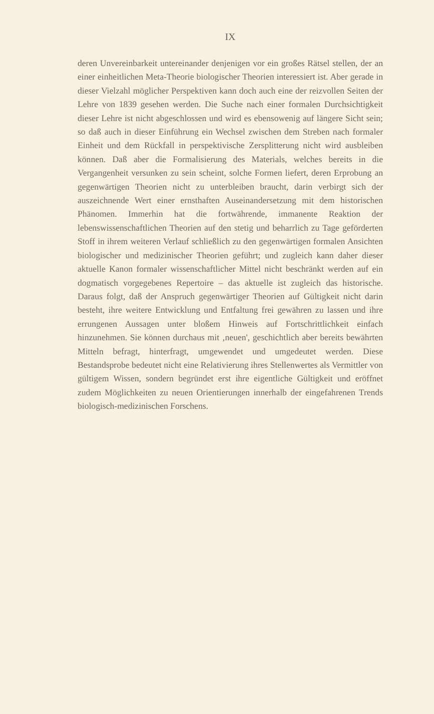IX
deren Unvereinbarkeit untereinander denjenigen vor ein großes Rätsel stellen, der an einer einheitlichen Meta-Theorie biologischer Theorien interessiert ist. Aber gerade in dieser Vielzahl möglicher Perspektiven kann doch auch eine der reizvollen Seiten der Lehre von 1839 gesehen werden. Die Suche nach einer formalen Durchsichtigkeit dieser Lehre ist nicht abgeschlossen und wird es ebensowenig auf längere Sicht sein; so daß auch in dieser Einführung ein Wechsel zwischen dem Streben nach formaler Einheit und dem Rückfall in perspektivische Zersplitterung nicht wird ausbleiben können. Daß aber die Formalisierung des Materials, welches bereits in die Vergangenheit versunken zu sein scheint, solche Formen liefert, deren Erprobung an gegenwärtigen Theorien nicht zu unterbleiben braucht, darin verbirgt sich der auszeichnende Wert einer ernsthaften Auseinandersetzung mit dem historischen Phänomen. Immerhin hat die fortwährende, immanente Reaktion der lebenswissenschaftlichen Theorien auf den stetig und beharrlich zu Tage geförderten Stoff in ihrem weiteren Verlauf schließlich zu den gegenwärtigen formalen Ansichten biologischer und medizinischer Theorien geführt; und zugleich kann daher dieser aktuelle Kanon formaler wissenschaftlicher Mittel nicht beschränkt werden auf ein dogmatisch vorgegebenes Repertoire – das aktuelle ist zugleich das historische. Daraus folgt, daß der Anspruch gegenwärtiger Theorien auf Gültigkeit nicht darin besteht, ihre weitere Entwicklung und Entfaltung frei gewähren zu lassen und ihre errungenen Aussagen unter bloßem Hinweis auf Fortschrittlichkeit einfach hinzunehmen. Sie können durchaus mit ‚neuen', geschichtlich aber bereits bewährten Mitteln befragt, hinterfragt, umgewendet und umgedeutet werden. Diese Bestandsprobe bedeutet nicht eine Relativierung ihres Stellenwertes als Vermittler von gültigem Wissen, sondern begründet erst ihre eigentliche Gültigkeit und eröffnet zudem Möglichkeiten zu neuen Orientierungen innerhalb der eingefahrenen Trends biologisch-medizinischen Forschens.